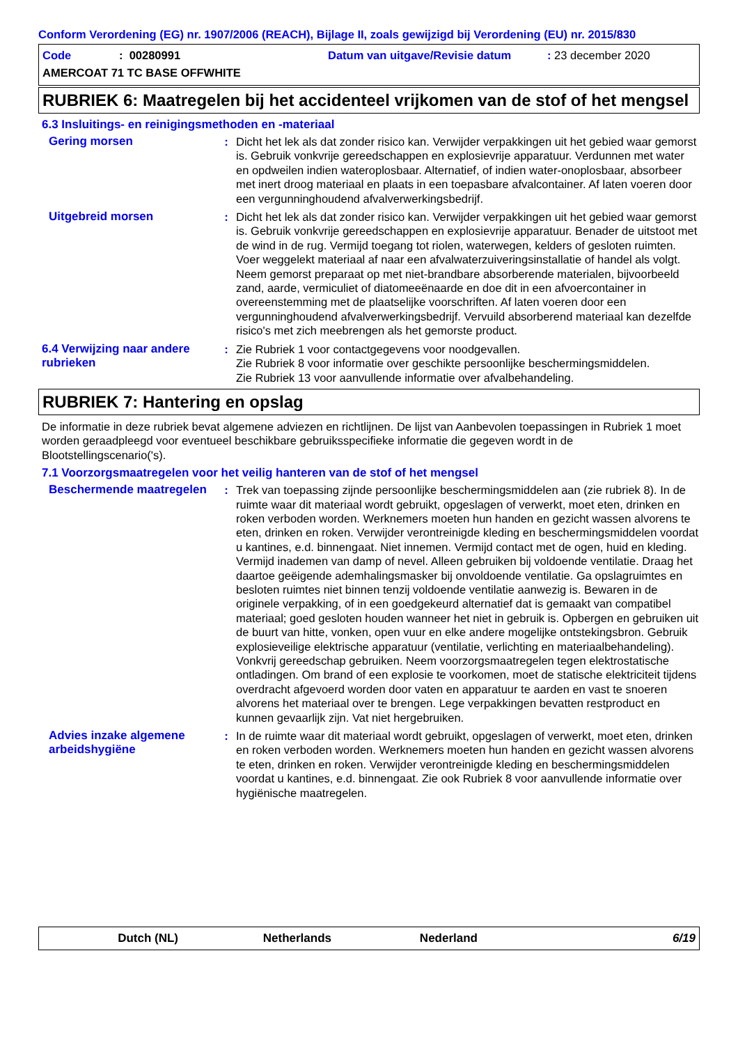Conform Verordening (EG) nr. 1907/2006 (REACH), Bijlage II, zoals gewijzigd bij Verordening (EU) nr. 2015/830
Code: 00280991 Datum van uitgave/Revisie datum: 23 december 2020
AMERCOAT 71 TC BASE OFFWHITE
RUBRIEK 6: Maatregelen bij het accidenteel vrijkomen van de stof of het mengsel
6.3 Insluitings- en reinigingsmethoden en -materiaal
Gering morsen : Dicht het lek als dat zonder risico kan. Verwijder verpakkingen uit het gebied waar gemorst is. Gebruik vonkvrije gereedschappen en explosievrije apparatuur. Verdunnen met water en opdweilen indien wateroplosbaar. Alternatief, of indien water-onoplosbaar, absorbeer met inert droog materiaal en plaats in een toepasbare afvalcontainer. Af laten voeren door een vergunninghoudend afvalverwerkingsbedrijf.
Uitgebreid morsen : Dicht het lek als dat zonder risico kan. Verwijder verpakkingen uit het gebied waar gemorst is. Gebruik vonkvrije gereedschappen en explosievrije apparatuur. Benader de uitstoot met de wind in de rug. Vermijd toegang tot riolen, waterwegen, kelders of gesloten ruimten. Voer weggelekt materiaal af naar een afvalwaterzuiveringsinstallatie of handel als volgt. Neem gemorst preparaat op met niet-brandbare absorberende materialen, bijvoorbeeld zand, aarde, vermiculiet of diatomeeënaarde en doe dit in een afvoercontainer in overeenstemming met de plaatselijke voorschriften. Af laten voeren door een vergunninghoudend afvalverwerkingsbedrijf. Vervuild absorberend materiaal kan dezelfde risico's met zich meebrengen als het gemorste product.
6.4 Verwijzing naar andere rubrieken
: Zie Rubriek 1 voor contactgegevens voor noodgevallen.
Zie Rubriek 8 voor informatie over geschikte persoonlijke beschermingsmiddelen.
Zie Rubriek 13 voor aanvullende informatie over afvalbehandeling.
RUBRIEK 7: Hantering en opslag
De informatie in deze rubriek bevat algemene adviezen en richtlijnen. De lijst van Aanbevolen toepassingen in Rubriek 1 moet worden geraadpleegd voor eventueel beschikbare gebruiksspecifieke informatie die gegeven wordt in de Blootstellingscenario('s).
7.1 Voorzorgsmaatregelen voor het veilig hanteren van de stof of het mengsel
Beschermende maatregelen : Trek van toepassing zijnde persoonlijke beschermingsmiddelen aan (zie rubriek 8). In de ruimte waar dit materiaal wordt gebruikt, opgeslagen of verwerkt, moet eten, drinken en roken verboden worden. Werknemers moeten hun handen en gezicht wassen alvorens te eten, drinken en roken. Verwijder verontreinigde kleding en beschermingsmiddelen voordat u kantines, e.d. binnengaat. Niet innemen. Vermijd contact met de ogen, huid en kleding. Vermijd inademen van damp of nevel. Alleen gebruiken bij voldoende ventilatie. Draag het daartoe geëigende ademhalingsmasker bij onvoldoende ventilatie. Ga opslagruimtes en besloten ruimtes niet binnen tenzij voldoende ventilatie aanwezig is. Bewaren in de originele verpakking, of in een goedgekeurd alternatief dat is gemaakt van compatibel materiaal; goed gesloten houden wanneer het niet in gebruik is. Opbergen en gebruiken uit de buurt van hitte, vonken, open vuur en elke andere mogelijke ontstekingsbron. Gebruik explosieveilige elektrische apparatuur (ventilatie, verlichting en materiaalbehandeling). Vonkvrij gereedschap gebruiken. Neem voorzorgsmaatregelen tegen elektrostatische ontladingen. Om brand of een explosie te voorkomen, moet de statische elektriciteit tijdens overdracht afgevoerd worden door vaten en apparatuur te aarden en vast te snoeren alvorens het materiaal over te brengen. Lege verpakkingen bevatten restproduct en kunnen gevaarlijk zijn. Vat niet hergebruiken.
Advies inzake algemene arbeidshygiëne
: In de ruimte waar dit materiaal wordt gebruikt, opgeslagen of verwerkt, moet eten, drinken en roken verboden worden. Werknemers moeten hun handen en gezicht wassen alvorens te eten, drinken en roken. Verwijder verontreinigde kleding en beschermingsmiddelen voordat u kantines, e.d. binnengaat. Zie ook Rubriek 8 voor aanvullende informatie over hygiënische maatregelen.
Dutch (NL) Netherlands Nederland 6/19